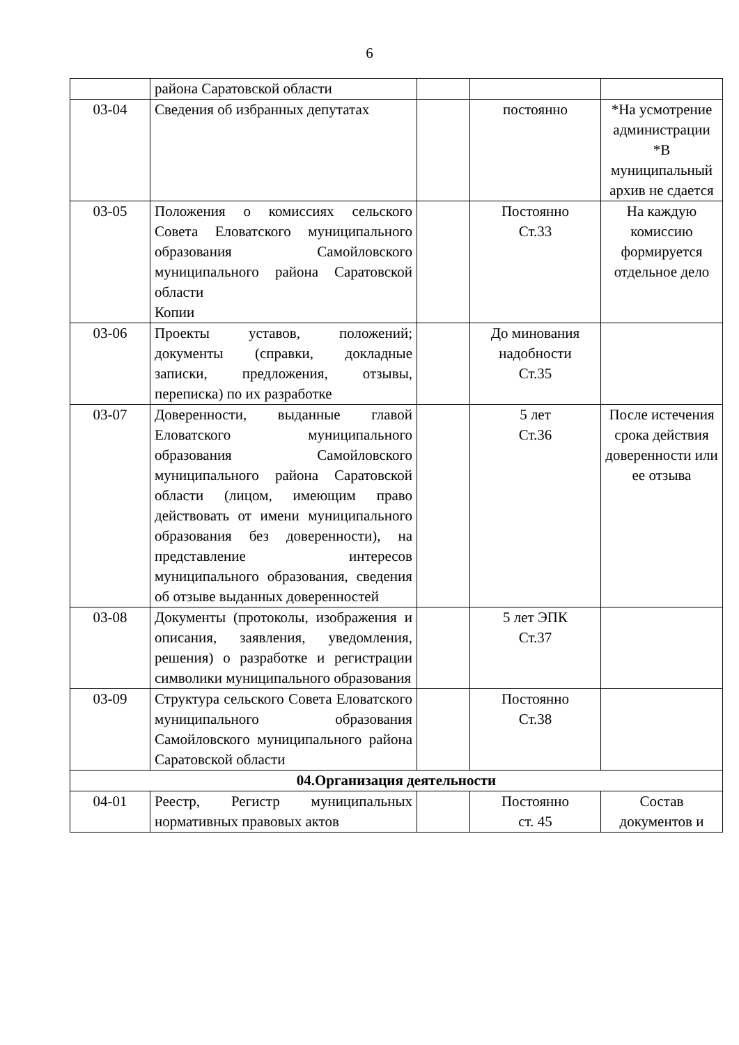6
| | района Саратовской области | | | |
| 03-04 | Сведения об избранных депутатах | | постоянно | *На усмотрение администрации *В муниципальный архив не сдается |
| 03-05 | Положения о комиссиях сельского Совета Еловатского муниципального образования Самойловского муниципального района Саратовской области Копии | | Постоянно Ст.33 | На каждую комиссию формируется отдельное дело |
| 03-06 | Проекты уставов, положений; документы (справки, докладные записки, предложения, отзывы, переписка) по их разработке | | До минования надобности Ст.35 | |
| 03-07 | Доверенности, выданные главой Еловатского муниципального образования Самойловского муниципального района Саратовской области (лицом, имеющим право действовать от имени муниципального образования без доверенности), на представление интересов муниципального образования, сведения об отзыве выданных доверенностей | | 5 лет Ст.36 | После истечения срока действия доверенности или ее отзыва |
| 03-08 | Документы (протоколы, изображения и описания, заявления, уведомления, решения) о разработке и регистрации символики муниципального образования | | 5 лет ЭПК Ст.37 | |
| 03-09 | Структура сельского Совета Еловатского муниципального образования Самойловского муниципального района Саратовской области | | Постоянно Ст.38 | |
| 04.Организация деятельности | | | | |
| 04-01 | Реестр, Регистр муниципальных нормативных правовых актов | | Постоянно ст. 45 | Состав документов и |